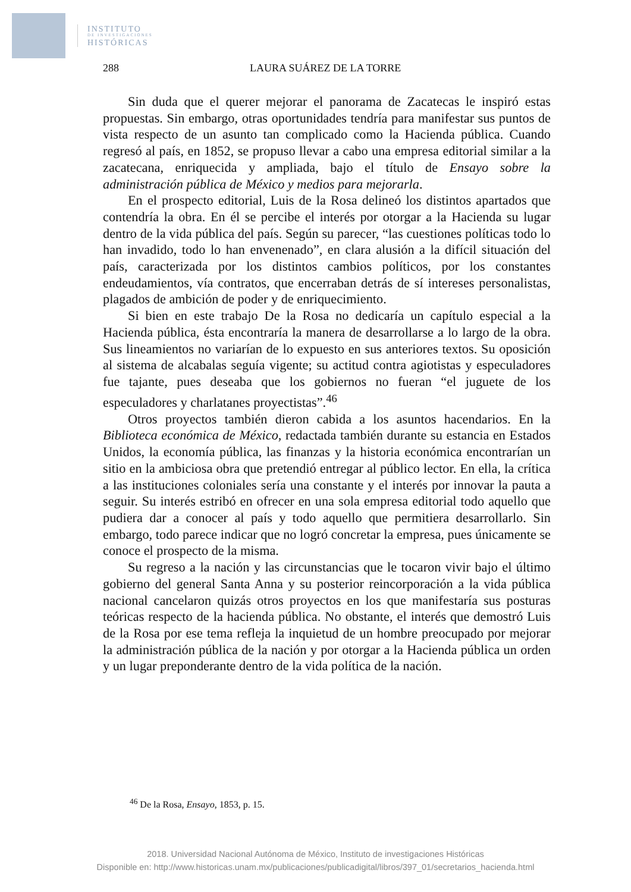INSTITUTO
DE INVESTIGACIONES
HISTÓRICAS
288 LAURA SUÁREZ DE LA TORRE
Sin duda que el querer mejorar el panorama de Zacatecas le inspiró estas propuestas. Sin embargo, otras oportunidades tendría para manifestar sus puntos de vista respecto de un asunto tan complicado como la Hacienda pública. Cuando regresó al país, en 1852, se propuso llevar a cabo una empresa editorial similar a la zacatecana, enriquecida y ampliada, bajo el título de Ensayo sobre la administración pública de México y medios para mejorarla.
En el prospecto editorial, Luis de la Rosa delineó los distintos apartados que contendría la obra. En él se percibe el interés por otorgar a la Hacienda su lugar dentro de la vida pública del país. Según su parecer, “las cuestiones políticas todo lo han invadido, todo lo han envenenado”, en clara alusión a la difícil situación del país, caracterizada por los distintos cambios políticos, por los constantes endeudamientos, vía contratos, que encerraban detrás de sí intereses personalistas, plagados de ambición de poder y de enriquecimiento.
Si bien en este trabajo De la Rosa no dedicaría un capítulo especial a la Hacienda pública, ésta encontraría la manera de desarrollarse a lo largo de la obra. Sus lineamientos no variarían de lo expuesto en sus anteriores textos. Su oposición al sistema de alcabalas seguía vigente; su actitud contra agiotistas y especuladores fue tajante, pues deseaba que los gobiernos no fueran “el juguete de los especuladores y charlatanes proyectistas”.<sup>46</sup>
Otros proyectos también dieron cabida a los asuntos hacendarios. En la Biblioteca económica de México, redactada también durante su estancia en Estados Unidos, la economía pública, las finanzas y la historia económica encontrarían un sitio en la ambiciosa obra que pretendió entregar al público lector. En ella, la crítica a las instituciones coloniales sería una constante y el interés por innovar la pauta a seguir. Su interés estribó en ofrecer en una sola empresa editorial todo aquello que pudiera dar a conocer al país y todo aquello que permitiera desarrollarlo. Sin embargo, todo parece indicar que no logró concretar la empresa, pues únicamente se conoce el prospecto de la misma.
Su regreso a la nación y las circunstancias que le tocaron vivir bajo el último gobierno del general Santa Anna y su posterior reincorporación a la vida pública nacional cancelaron quizás otros proyectos en los que manifestaría sus posturas teóricas respecto de la hacienda pública. No obstante, el interés que demostró Luis de la Rosa por ese tema refleja la inquietud de un hombre preocupado por mejorar la administración pública de la nación y por otorgar a la Hacienda pública un orden y un lugar preponderante dentro de la vida política de la nación.
<sup>46</sup> De la Rosa, Ensayo, 1853, p. 15.
2018. Universidad Nacional Autónoma de México, Instituto de investigaciones Históricas
Disponible en: http://www.historicas.unam.mx/publicaciones/publicadigital/libros/397_01/secretarios_hacienda.html